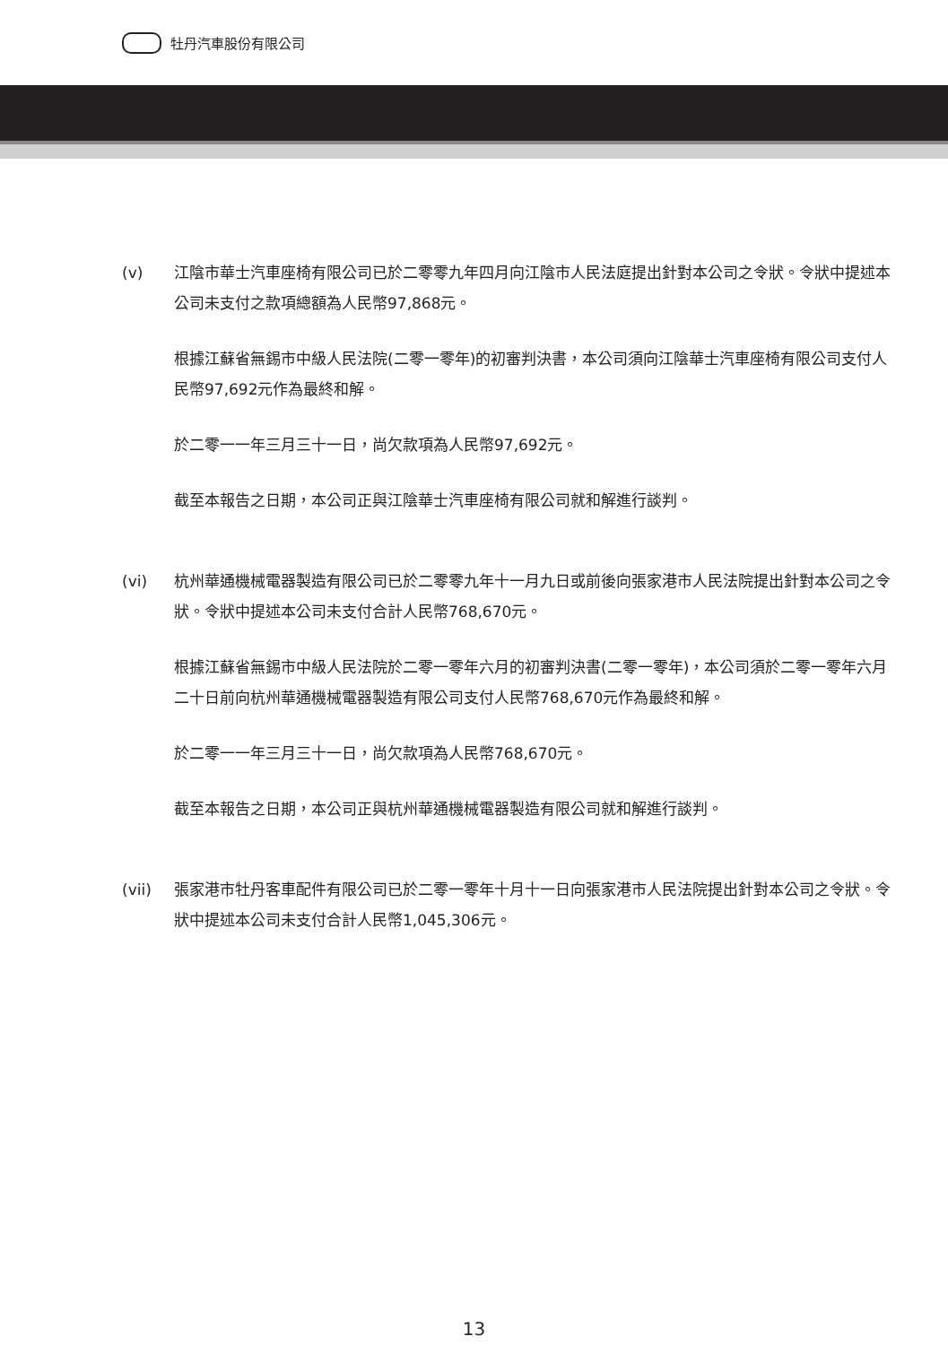牡丹汽車股份有限公司
(v) 江陰市華士汽車座椅有限公司已於二零零九年四月向江陰市人民法庭提出針對本公司之令狀。令狀中提述本公司未支付之款項總額為人民幣97,868元。
根據江蘇省無錫市中級人民法院(二零一零年)的初審判決書，本公司須向江陰華士汽車座椅有限公司支付人民幣97,692元作為最終和解。
於二零一一年三月三十一日，尚欠款項為人民幣97,692元。
截至本報告之日期，本公司正與江陰華士汽車座椅有限公司就和解進行談判。
(vi) 杭州華通機械電器製造有限公司已於二零零九年十一月九日或前後向張家港市人民法院提出針對本公司之令狀。令狀中提述本公司未支付合計人民幣768,670元。
根據江蘇省無錫市中級人民法院於二零一零年六月的初審判決書(二零一零年)，本公司須於二零一零年六月二十日前向杭州華通機械電器製造有限公司支付人民幣768,670元作為最終和解。
於二零一一年三月三十一日，尚欠款項為人民幣768,670元。
截至本報告之日期，本公司正與杭州華通機械電器製造有限公司就和解進行談判。
(vii) 張家港市牡丹客車配件有限公司已於二零一零年十月十一日向張家港市人民法院提出針對本公司之令狀。令狀中提述本公司未支付合計人民幣1,045,306元。
13